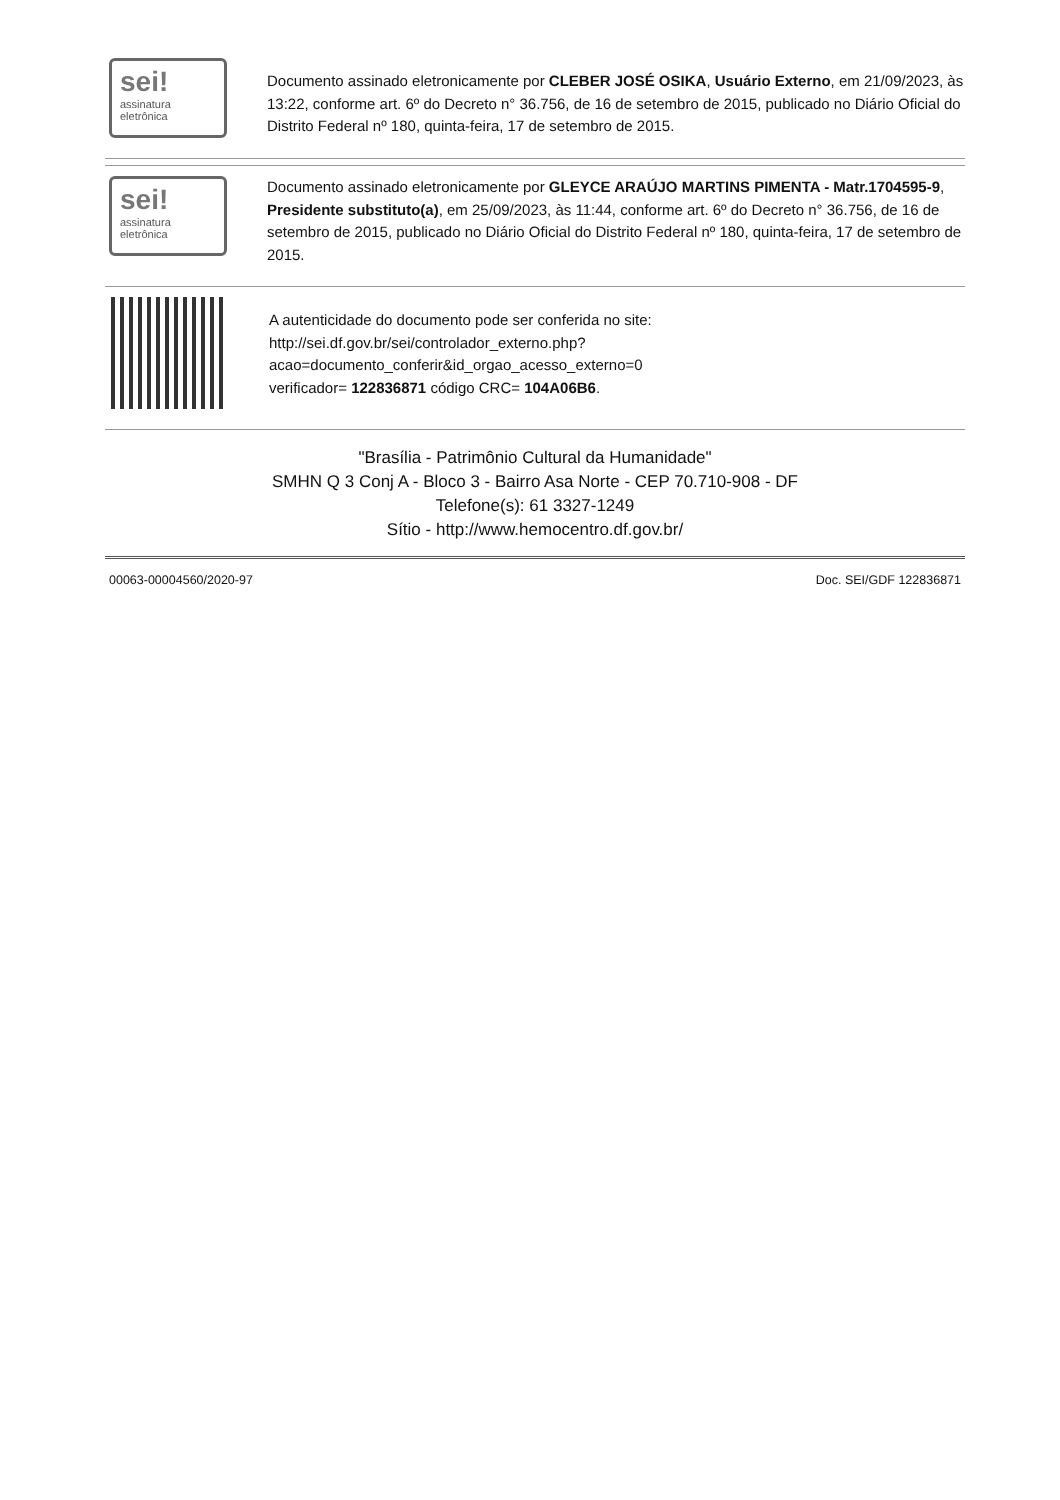sei!
assinatura
eletrônica
Documento assinado eletronicamente por CLEBER JOSÉ OSIKA, Usuário Externo, em 21/09/2023, às 13:22, conforme art. 6º do Decreto n° 36.756, de 16 de setembro de 2015, publicado no Diário Oficial do Distrito Federal nº 180, quinta-feira, 17 de setembro de 2015.
sei!
assinatura
eletrônica
Documento assinado eletronicamente por GLEYCE ARAÚJO MARTINS PIMENTA - Matr.1704595-9, Presidente substituto(a), em 25/09/2023, às 11:44, conforme art. 6º do Decreto n° 36.756, de 16 de setembro de 2015, publicado no Diário Oficial do Distrito Federal nº 180, quinta-feira, 17 de setembro de 2015.
A autenticidade do documento pode ser conferida no site:
http://sei.df.gov.br/sei/controlador_externo.php?
acao=documento_conferir&id_orgao_acesso_externo=0
verificador= 122836871 código CRC= 104A06B6.
"Brasília - Patrimônio Cultural da Humanidade"
SMHN Q 3 Conj A - Bloco 3 - Bairro Asa Norte - CEP 70.710-908 - DF
Telefone(s): 61 3327-1249
Sítio - http://www.hemocentro.df.gov.br/
00063-00004560/2020-97 Doc. SEI/GDF 122836871